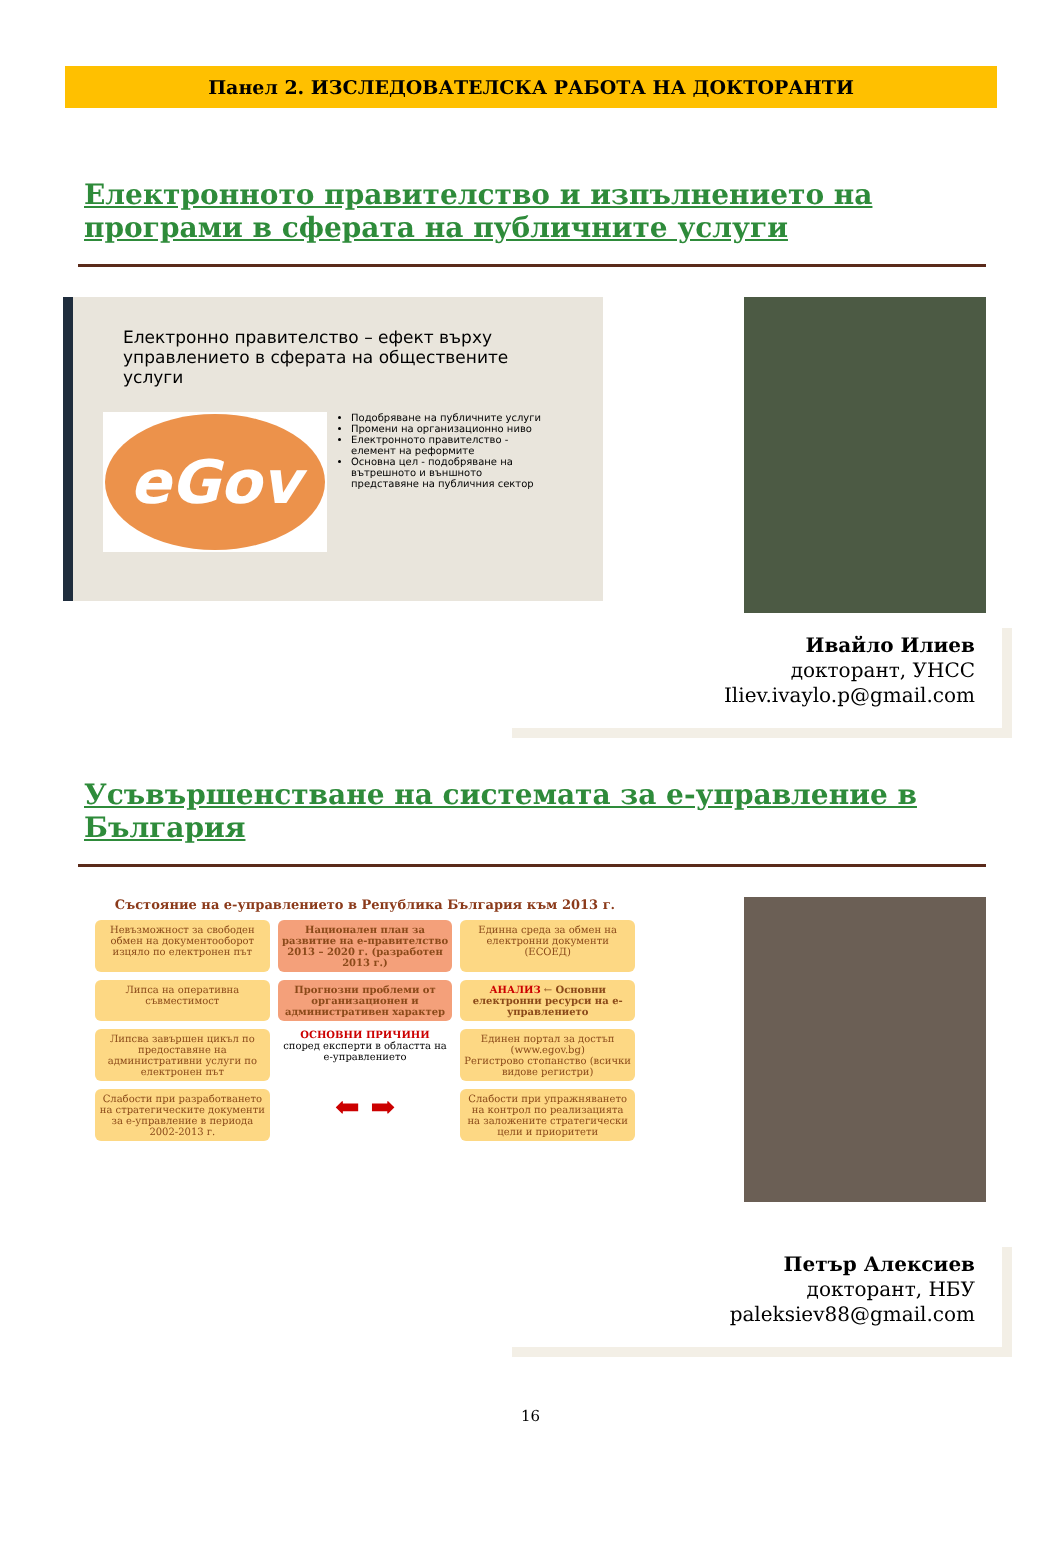Панел 2. ИЗСЛЕДОВАТЕЛСКА РАБОТА НА ДОКТОРАНТИ
Електронното правителство и изпълнението на програми в сферата на публичните услуги
Електронно правителство – ефект върху управлението в сферата на обществените услуги
eGov
Подобряване на публичните услуги
Промени на организационно ниво
Електронното правителство - елемент на реформите
Основна цел - подобряване на вътрешното и външното представяне на публичния сектор
Ивайло Илиев
докторант, УНСС
Iliev.ivaylo.p@gmail.com
Усъвършенстване на системата за е-управление в България
Състояние на е-управлението в Република България към 2013 г.
Невъзможност за свободен обмен на документооборот изцяло по електронен път
Национален план за развитие на е-правителство 2013 – 2020 г. (разработен 2013 г.)
Единна среда за обмен на електронни документи (ЕСОЕД)
Липса на оперативна съвместимост
Прогнозни проблеми от организационен и административен характер
АНАЛИЗ ← Основни електронни ресурси на е-управлението
Липсва завършен цикъл по предоставяне на административни услуги по електронен път
ОСНОВНИ ПРИЧИНИ
според експерти в областта на е-управлението
Единен портал за достъп (www.egov.bg)
Регистрово стопанство (всички видове регистри)
Слабости при разработването на стратегическите документи за е-управление в периода 2002-2013 г.
⬅ ➡
Слабости при упражняването на контрол по реализацията на заложените стратегически цели и приоритети
Петър Алексиев
докторант, НБУ
paleksiev88@gmail.com
16